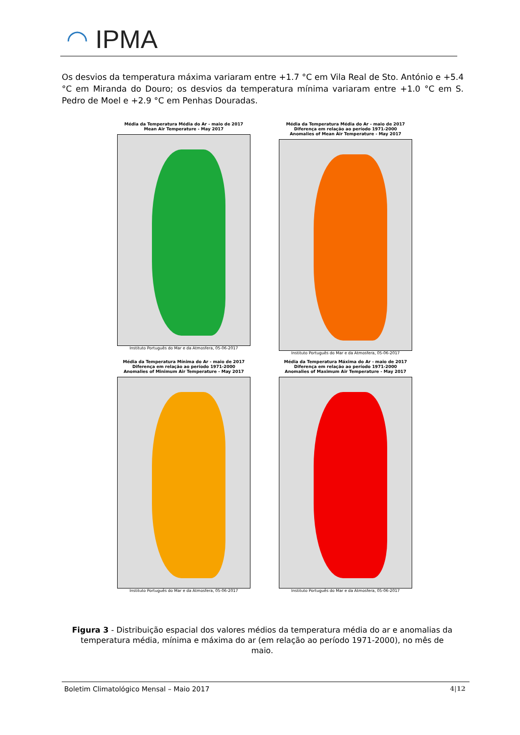◠ IPMA
Os desvios da temperatura máxima variaram entre +1.7 °C em Vila Real de Sto. António e +5.4 °C em Miranda do Douro; os desvios da temperatura mínima variaram entre +1.0 °C em S. Pedro de Moel e +2.9 °C em Penhas Douradas.
Média da Temperatura Média do Ar - maio de 2017
Mean Air Temperature - May 2017
Instituto Português do Mar e da Atmosfera, 05-06-2017
Média da Temperatura Média do Ar - maio de 2017
Diferença em relação ao período 1971-2000
Anomalies of Mean Air Temperature - May 2017
Instituto Português do Mar e da Atmosfera, 05-06-2017
Média da Temperatura Mínima do Ar - maio de 2017
Diferença em relação ao período 1971-2000
Anomalies of Minimum Air Temperature - May 2017
Instituto Português do Mar e da Atmosfera, 05-06-2017
Média da Temperatura Máxima do Ar - maio de 2017
Diferença em relação ao período 1971-2000
Anomalies of Maximum Air Temperature - May 2017
Instituto Português do Mar e da Atmosfera, 05-06-2017
Figura 3 - Distribuição espacial dos valores médios da temperatura média do ar e anomalias da temperatura média, mínima e máxima do ar (em relação ao período 1971-2000), no mês de maio.
Boletim Climatológico Mensal – Maio 2017
4|12